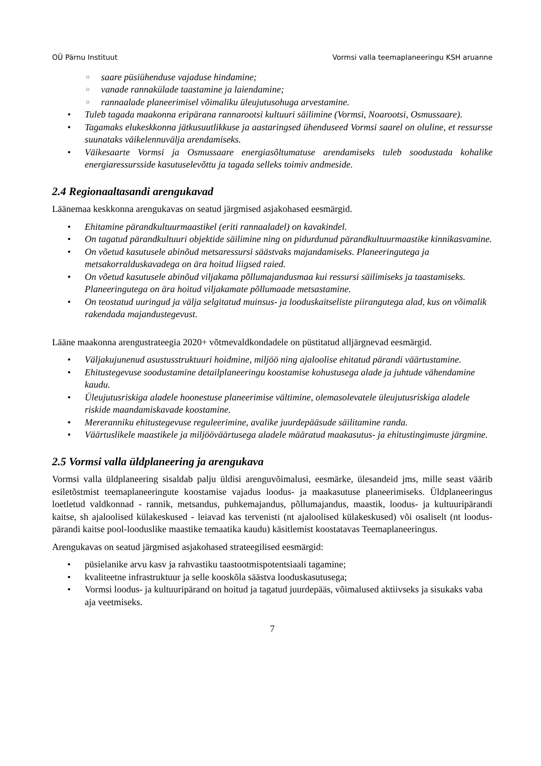OÜ Pärnu Instituut Vormsi valla teemaplaneeringu KSH aruanne
○ saare püsiühenduse vajaduse hindamine;
○ vanade rannakülade taastamine ja laiendamine;
○ rannaalade planeerimisel võimaliku üleujutusohuga arvestamine.
• Tuleb tagada maakonna eripärana rannarootsi kultuuri säilimine (Vormsi, Noarootsi, Osmussaare).
• Tagamaks elukeskkonna jätkusuutlikkuse ja aastaringsed ühenduseed Vormsi saarel on oluline, et ressursse suunataks väikelennuvälja arendamiseks.
• Väikesaarte Vormsi ja Osmussaare energiasõltumatuse arendamiseks tuleb soodustada kohalike energiaressursside kasutuselevõttu ja tagada selleks toimiv andmeside.
2.4 Regionaaltasandi arengukavad
Läänemaa keskkonna arengukavas on seatud järgmised asjakohased eesmärgid.
• Ehitamine pärandkultuurmaastikel (eriti rannaaladel) on kavakindel.
• On tagatud pärandkultuuri objektide säilimine ning on pidurdunud pärandkultuurmaastike kinnikasvamine.
• On võetud kasutusele abinõud metsaressursi säästvaks majandamiseks. Planeeringutega ja metsakorralduskavadega on ära hoitud liigsed raied.
• On võetud kasutusele abinõud viljakama põllumajandusmaa kui ressursi säilimiseks ja taastamiseks. Planeeringutega on ära hoitud viljakamate põllumaade metsastamine.
• On teostatud uuringud ja välja selgitatud muinsus- ja looduskaitseliste piirangutega alad, kus on võimalik rakendada majandustegevust.
Lääne maakonna arengustrateegia 2020+ võtmevaldkondadele on püstitatud alljärgnevad eesmärgid.
• Väljakujunenud asustusstruktuuri hoidmine, miljöö ning ajaloolise ehitatud pärandi väärtustamine.
• Ehitustegevuse soodustamine detailplaneeringu koostamise kohustusega alade ja juhtude vähendamine kaudu.
• Üleujutusriskiga aladele hoonestuse planeerimise vältimine, olemasolevatele üleujutusriskiga aladele riskide maandamiskavade koostamine.
• Mereranniku ehitustegevuse reguleerimine, avalike juurdepääsude säilitamine randa.
• Väärtuslikele maastikele ja miljööväärtusega aladele määratud maakasutus- ja ehitustingimuste järgmine.
2.5 Vormsi valla üldplaneering ja arengukava
Vormsi valla üldplaneering sisaldab palju üldisi arenguvõimalusi, eesmärke, ülesandeid jms, mille seast väärib esiletõstmist teemaplaneeringute koostamise vajadus loodus- ja maakasutuse planeerimiseks. Üldplaneeringus loetletud valdkonnad - rannik, metsandus, puhkemajandus, põllumajandus, maastik, loodus- ja kultuuripärandi kaitse, sh ajaloolised külakeskused - leiavad kas tervenisti (nt ajaloolised külakeskused) või osaliselt (nt loodus­pärandi kaitse pool-looduslike maastike temaatika kaudu) käsitlemist koostatavas Teemaplaneeringus.
Arengukavas on seatud järgmised asjakohased strateegilised eesmärgid:
• püsielanike arvu kasv ja rahvastiku taastootmispotentsiaali tagamine;
• kvaliteetne infrastruktuur ja selle kooskõla säästva looduskasutusega;
• Vormsi loodus- ja kultuuripärand on hoitud ja tagatud juurdepääs, võimalused aktiivseks ja sisukaks vaba aja veetmiseks.
7